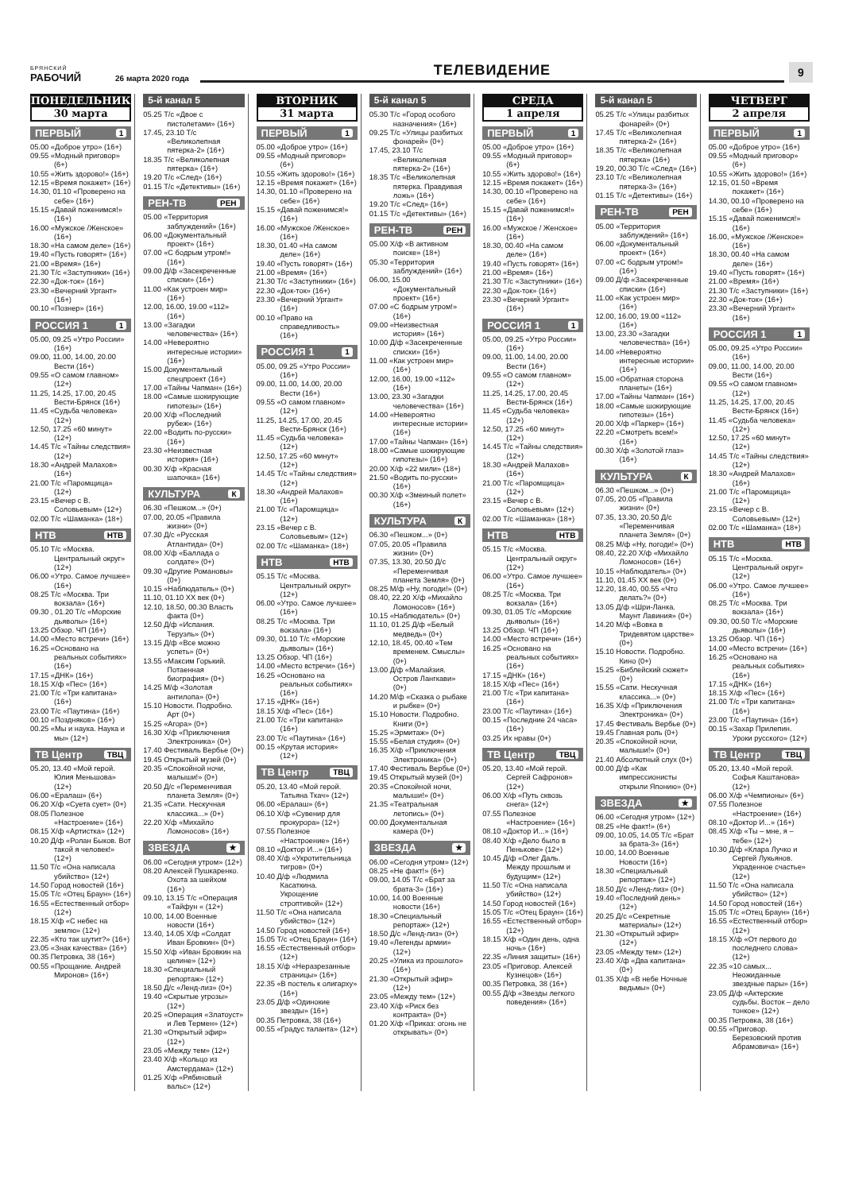БРЯНСКИЙ
РАБОЧИЙ
26 марта 2020 года
ТЕЛЕВИДЕНИЕ
9
ПОНЕДЕЛЬНИК
30 марта
ПЕРВЫЙ 1
05.00 «Доброе утро» (16+)
09.55 «Модный приговор» (6+)
10.55 «Жить здорово!» (16+)
12.15 «Время покажет» (16+)
14.30, 01.10 «Проверено на себе» (16+)
15.15 «Давай поженимся!» (16+)
16.00 «Мужское /Женское» (16+)
18.30 «На самом деле» (16+)
19.40 «Пусть говорят» (16+)
21.00 «Время» (16+)
21.30 Т/с «Заступники» (16+)
22.30 «Док-ток» (16+)
23.30 «Вечерний Ургант» (16+)
00.10 «Познер» (16+)
РОССИЯ 1 1
05.00, 09.25 «Утро России» (16+)
09.00, 11.00, 14.00, 20.00 Вести (16+)
09.55 «О самом главном» (12+)
11.25, 14.25, 17.00, 20.45 Вести-Брянск (16+)
11.45 «Судьба человека» (12+)
12.50, 17.25 «60 минут» (12+)
14.45 Т/с «Тайны следствия» (12+)
18.30 «Андрей Малахов» (16+)
21.00 Т/с «Паромщица» (12+)
23.15 «Вечер с В. Соловьевым» (12+)
02.00 Т/с «Шаманка» (18+)
НТВ НТВ
05.10 Т/с «Москва. Центральный округ» (12+)
06.00 «Утро. Самое лучшее» (16+)
08.25 Т/с «Москва. Три вокзала» (16+)
09.30 , 01.20 Т/с «Морские дьяволы» (16+)
13.25 Обзор. ЧП (16+)
14.00 «Место встречи» (16+)
16.25 «Основано на реальных событиях» (16+)
17.15 «ДНК» (16+)
18.15 Х/ф «Пес» (16+)
21.00 Т/с «Три капитана» (16+)
23.00 Т/с «Паутина» (16+)
00.10 «Поздняков» (16+)
00.25 «Мы и наука. Наука и мы» (12+)
ТВ Центр ТВЦ
05.20, 13.40 «Мой герой. Юлия Меньшова» (12+)
06.00 «Ералаш» (6+)
06.20 Х/ф «Суета сует» (0+)
08.05 Полезное «Настроение» (16+)
08.15 Х/ф «Артистка» (12+)
10.20 Д/ф «Ролан Быков. Вот такой я человек!» (12+)
11.50 Т/с «Она написала убийство» (12+)
14.50 Город новостей (16+)
15.05 Т/с «Отец Браун» (16+)
16.55 «Естественный отбор» (12+)
18.15 Х/ф «С небес на землю» (12+)
22.35 «Кто так шутит?» (16+)
23.05 «Знак качества» (16+)
00.35 Петровка, 38 (16+)
00.55 «Прощание. Андрей Миронов» (16+)
5-й канал 5
05.25 Т/с «Двое с пистолетами» (16+)
17.45, 23.10 Т/с «Великолепная пятерка-2» (16+)
18.35 Т/с «Великолепная пятерка» (16+)
19.20 Т/с «След» (16+)
01.15 Т/с «Детективы» (16+)
РЕН-ТВ РЕН
05.00 «Территория заблуждений» (16+)
06.00 «Документальный проект» (16+)
07.00 «С бодрым утром!» (16+)
09.00 Д/ф «Засекреченные списки» (16+)
11.00 «Как устроен мир» (16+)
12.00, 16.00, 19.00 «112» (16+)
13.00 «Загадки человечества» (16+)
14.00 «Невероятно интересные истории» (16+)
15.00 Документальный спецпроект (16+)
17.00 «Тайны Чапман» (16+)
18.00 «Самые шокирующие гипотезы» (16+)
20.00 Х/ф «Последний рубеж» (16+)
22.00 «Водить по-русски» (16+)
23.30 «Неизвестная история» (16+)
00.30 Х/ф «Красная шапочка» (16+)
КУЛЬТУРА К
06.30 «Пешком...» (0+)
07.00, 20.05 «Правила жизни» (0+)
07.30 Д/с «Русская Атлантида» (0+)
08.00 Х/ф «Баллада о солдате» (0+)
09.30 «Другие Романовы» (0+)
10.15 «Наблюдатель» (0+)
11.10, 01.10 XX век (0+)
12.10, 18.50, 00.30 Власть факта (0+)
12.50 Д/ф «Испания. Теруэль» (0+)
13.15 Д/ф «Все можно успеть» (0+)
13.55 «Максим Горький. Потаенная биография» (0+)
14.25 М/ф «Золотая антилопа» (0+)
15.10 Новости. Подробно. Арт (0+)
15.25 «Агора» (0+)
16.30 Х/ф «Приключения Электроника» (0+)
17.40 Фестиваль Вербье (0+)
19.45 Открытый музей (0+)
20.35 «Спокойной ночи, малыши!» (0+)
20.50 Д/с «Переменчивая планета Земля» (0+)
21.35 «Сати. Нескучная классика...» (0+)
22.20 Х/ф «Михайло Ломоносов» (16+)
ЗВЕЗДА ★
06.00 «Сегодня утром» (12+)
08.20 Алексей Пушкаренко. Охота за шейхом (16+)
09.10, 13.15 Т/с «Операция «Тайфун « (12+)
10.00, 14.00 Военные новости (16+)
13.40, 14.05 Х/ф «Солдат Иван Бровкин» (0+)
15.50 Х/ф «Иван Бровкин на целине» (12+)
18.30 «Специальный репортаж» (12+)
18.50 Д/с «Ленд-лиз» (0+)
19.40 «Скрытые угрозы» (12+)
20.25 «Операция «Златоуст» и Лев Термен» (12+)
21.30 «Открытый эфир» (12+)
23.05 «Между тем» (12+)
23.40 Х/ф «Кольцо из Амстердама» (12+)
01.25 Х/ф «Рябиновый вальс» (12+)
ВТОРНИК
31 марта
ПЕРВЫЙ 1
05.00 «Доброе утро» (16+)
09.55 «Модный приговор» (6+)
10.55 «Жить здорово!» (16+)
12.15 «Время покажет» (16+)
14.30, 01.10 «Проверено на себе» (16+)
15.15 «Давай поженимся!» (16+)
16.00 «Мужское /Женское» (16+)
18.30, 01.40 «На самом деле» (16+)
19.40 «Пусть говорят» (16+)
21.00 «Время» (16+)
21.30 Т/с «Заступники» (16+)
22.30 «Док-ток» (16+)
23.30 «Вечерний Ургант» (16+)
00.10 «Право на справедливость» (16+)
РОССИЯ 1 1
05.00, 09.25 «Утро России» (16+)
09.00, 11.00, 14.00, 20.00 Вести (16+)
09.55 «О самом главном» (12+)
11.25, 14.25, 17.00, 20.45 Вести-Брянск (16+)
11.45 «Судьба человека» (12+)
12.50, 17.25 «60 минут» (12+)
14.45 Т/с «Тайны следствия» (12+)
18.30 «Андрей Малахов» (16+)
21.00 Т/с «Паромщица» (12+)
23.15 «Вечер с В. Соловьевым» (12+)
02.00 Т/с «Шаманка» (18+)
НТВ НТВ
05.15 Т/с «Москва. Центральный округ» (12+)
06.00 «Утро. Самое лучшее» (16+)
08.25 Т/с «Москва. Три вокзала» (16+)
09.30, 01.10 Т/с «Морские дьяволы» (16+)
13.25 Обзор. ЧП (16+)
14.00 «Место встречи» (16+)
16.25 «Основано на реальных событиях» (16+)
17.15 «ДНК» (16+)
18.15 Х/ф «Пес» (16+)
21.00 Т/с «Три капитана» (16+)
23.00 Т/с «Паутина» (16+)
00.15 «Крутая история» (12+)
ТВ Центр ТВЦ
05.20, 13.40 «Мой герой. Татьяна Ткач» (12+)
06.00 «Ералаш» (6+)
06.10 Х/ф «Сувенир для прокурора» (12+)
07.55 Полезное «Настроение» (16+)
08.10 «Доктор И...» (16+)
08.40 Х/ф «Укротительница тигров» (0+)
10.40 Д/ф «Людмила Касаткина. Укрощение строптивой» (12+)
11.50 Т/с «Она написала убийство» (12+)
14.50 Город новостей (16+)
15.05 Т/с «Отец Браун» (16+)
16.55 «Естественный отбор» (12+)
18.15 Х/ф «Неразрезанные страницы» (16+)
22.35 «В постель к олигарху» (16+)
23.05 Д/ф «Одинокие звезды» (16+)
00.35 Петровка, 38 (16+)
00.55 «Градус таланта» (12+)
5-й канал 5
05.30 Т/с «Город особого назначения» (16+)
09.25 Т/с «Улицы разбитых фонарей» (0+)
17.45, 23.10 Т/с «Великолепная пятерка-2» (16+)
18.35 Т/с «Великолепная пятерка. Правдивая ложь» (16+)
19.20 Т/с «След» (16+)
01.15 Т/с «Детективы» (16+)
РЕН-ТВ РЕН
05.00 Х/ф «В активном поиске» (18+)
05.30 «Территория заблуждений» (16+)
06.00, 15.00 «Документальный проект» (16+)
07.00 «С бодрым утром!» (16+)
09.00 «Неизвестная история» (16+)
10.00 Д/ф «Засекреченные списки» (16+)
11.00 «Как устроен мир» (16+)
12.00, 16.00, 19.00 «112» (16+)
13.00, 23.30 «Загадки человечества» (16+)
14.00 «Невероятно интересные истории» (16+)
17.00 «Тайны Чапман» (16+)
18.00 «Самые шокирующие гипотезы» (16+)
20.00 Х/ф «22 мили» (18+)
21.50 «Водить по-русски» (16+)
00.30 Х/ф «Змеиный полет» (16+)
КУЛЬТУРА К
06.30 «Пешком...» (0+)
07.05, 20.05 «Правила жизни» (0+)
07.35, 13.30, 20.50 Д/с «Переменчивая планета Земля» (0+)
08.25 М/ф «Ну, погоди!» (0+)
08.40, 22.20 Х/ф «Михайло Ломоносов» (16+)
10.15 «Наблюдатель» (0+)
11.10, 01.25 Д/ф «Белый медведь» (0+)
12.10, 18.45, 00.40 «Тем временем. Смыслы» (0+)
13.00 Д/ф «Малайзия. Остров Лангкави» (0+)
14.20 М/ф «Сказка о рыбаке и рыбке» (0+)
15.10 Новости. Подробно. Книги (0+)
15.25 «Эрмитаж» (0+)
15.55 «Белая студия» (0+)
16.35 Х/ф «Приключения Электроника» (0+)
17.40 Фестиваль Вербье (0+)
19.45 Открытый музей (0+)
20.35 «Спокойной ночи, малыши!» (0+)
21.35 «Театральная летопись» (0+)
00.00 Документальная камера (0+)
ЗВЕЗДА ★
06.00 «Сегодня утром» (12+)
08.25 «Не факт!» (6+)
09.00, 14.05 Т/с «Брат за брата-3» (16+)
10.00, 14.00 Военные новости (16+)
18.30 «Специальный репортаж» (12+)
18.50 Д/с «Ленд-лиз» (0+)
19.40 «Легенды армии» (12+)
20.25 «Улика из прошлого» (16+)
21.30 «Открытый эфир» (12+)
23.05 «Между тем» (12+)
23.40 Х/ф «Риск без контракта» (0+)
01.20 Х/ф «Приказ: огонь не открывать» (0+)
СРЕДА
1 апреля
ПЕРВЫЙ 1
05.00 «Доброе утро» (16+)
09.55 «Модный приговор» (6+)
10.55 «Жить здорово!» (16+)
12.15 «Время покажет» (16+)
14.30, 00.10 «Проверено на себе» (16+)
15.15 «Давай поженимся!» (16+)
16.00 «Мужское / Женское» (16+)
18.30, 00.40 «На самом деле» (16+)
19.40 «Пусть говорят» (16+)
21.00 «Время» (16+)
21.30 Т/с «Заступники» (16+)
22.30 «Док-ток» (16+)
23.30 «Вечерний Ургант» (16+)
РОССИЯ 1 1
05.00, 09.25 «Утро России» (16+)
09.00, 11.00, 14.00, 20.00 Вести (16+)
09.55 «О самом главном» (12+)
11.25, 14.25, 17.00, 20.45 Вести-Брянск (16+)
11.45 «Судьба человека» (12+)
12.50, 17.25 «60 минут» (12+)
14.45 Т/с «Тайны следствия» (12+)
18.30 «Андрей Малахов» (16+)
21.00 Т/с «Паромщица» (12+)
23.15 «Вечер с В. Соловьевым» (12+)
02.00 Т/с «Шаманка» (18+)
НТВ НТВ
05.15 Т/с «Москва. Центральный округ» (12+)
06.00 «Утро. Самое лучшее» (16+)
08.25 Т/с «Москва. Три вокзала» (16+)
09.30, 01.05 Т/с «Морские дьяволы» (16+)
13.25 Обзор. ЧП (16+)
14.00 «Место встречи» (16+)
16.25 «Основано на реальных событиях» (16+)
17.15 «ДНК» (16+)
18.15 Х/ф «Пес» (16+)
21.00 Т/с «Три капитана» (16+)
23.00 Т/с «Паутина» (16+)
00.15 «Последние 24 часа» (16+)
03.25 Их нравы (0+)
ТВ Центр ТВЦ
05.20, 13.40 «Мой герой. Сергей Сафронов» (12+)
06.00 Х/ф «Путь сквозь снега» (12+)
07.55 Полезное «Настроение» (16+)
08.10 «Доктор И...» (16+)
08.40 Х/ф «Дело было в Пенькове» (12+)
10.45 Д/ф «Олег Даль. Между прошлым и будущим» (12+)
11.50 Т/с «Она написала убийство» (12+)
14.50 Город новостей (16+)
15.05 Т/с «Отец Браун» (16+)
16.55 «Естественный отбор» (12+)
18.15 Х/ф «Один день, одна ночь» (16+)
22.35 «Линия защиты» (16+)
23.05 «Приговор. Алексей Кузнецов» (16+)
00.35 Петровка, 38 (16+)
00.55 Д/ф «Звезды легкого поведения» (16+)
5-й канал 5
05.25 Т/с «Улицы разбитых фонарей» (0+)
17.45 Т/с «Великолепная пятерка-2» (16+)
18.35 Т/с «Великолепная пятерка» (16+)
19.20, 00.30 Т/с «След» (16+)
23.10 Т/с «Великолепная пятерка-3» (16+)
01.15 Т/с «Детективы» (16+)
РЕН-ТВ РЕН
05.00 «Территория заблуждений» (16+)
06.00 «Документальный проект» (16+)
07.00 «С бодрым утром!» (16+)
09.00 Д/ф «Засекреченные списки» (16+)
11.00 «Как устроен мир» (16+)
12.00, 16.00, 19.00 «112» (16+)
13.00, 23.30 «Загадки человечества» (16+)
14.00 «Невероятно интересные истории» (16+)
15.00 «Обратная сторона планеты» (16+)
17.00 «Тайны Чапман» (16+)
18.00 «Самые шокирующие гипотезы» (16+)
20.00 Х/ф «Паркер» (16+)
22.20 «Смотреть всем!» (16+)
00.30 Х/ф «Золотой глаз» (16+)
КУЛЬТУРА К
06.30 «Пешком...» (0+)
07.05, 20.05 «Правила жизни» (0+)
07.35, 13.30, 20.50 Д/с «Переменчивая планета Земля» (0+)
08.25 М/ф «Ну, погоди!» (0+)
08.40, 22.20 Х/ф «Михайло Ломоносов» (16+)
10.15 «Наблюдатель» (0+)
11.10, 01.45 XX век (0+)
12.20, 18.40, 00.55 «Что делать?» (0+)
13.05 Д/ф «Шри-Ланка. Маунт Лавиния» (0+)
14.20 М/ф «Вовка в Тридевятом царстве» (0+)
15.10 Новости. Подробно. Кино (0+)
15.25 «Библейский сюжет» (0+)
15.55 «Сати. Нескучная классика...» (0+)
16.35 Х/ф «Приключения Электроника» (0+)
17.45 Фестиваль Вербье (0+)
19.45 Главная роль (0+)
20.35 «Спокойной ночи, малыши!» (0+)
21.40 Абсолютный слух (0+)
00.00 Д/ф «Как импрессионисты открыли Японию» (0+)
ЗВЕЗДА ★
06.00 «Сегодня утром» (12+)
08.25 «Не факт!» (6+)
09.00, 10.05, 14.05 Т/с «Брат за брата-3» (16+)
10.00, 14.00 Военные Новости (16+)
18.30 «Специальный репортаж» (12+)
18.50 Д/с «Ленд-лиз» (0+)
19.40 «Последний день» (12+)
20.25 Д/с «Секретные материалы» (12+)
21.30 «Открытый эфир» (12+)
23.05 «Между тем» (12+)
23.40 Х/ф «Два капитана» (0+)
01.35 Х/ф «В небе Ночные ведьмы» (0+)
ЧЕТВЕРГ
2 апреля
ПЕРВЫЙ 1
05.00 «Доброе утро» (16+)
09.55 «Модный приговор» (6+)
10.55 «Жить здорово!» (16+)
12.15, 01.50 «Время покажет» (16+)
14.30, 00.10 «Проверено на себе» (16+)
15.15 «Давай поженимся!» (16+)
16.00, «Мужское /Женское» (16+)
18.30, 00.40 «На самом деле» (16+)
19.40 «Пусть говорят» (16+)
21.00 «Время» (16+)
21.30 Т/с «Заступники» (16+)
22.30 «Док-ток» (16+)
23.30 «Вечерний Ургант» (16+)
РОССИЯ 1 1
05.00, 09.25 «Утро России» (16+)
09.00, 11.00, 14.00, 20.00 Вести (16+)
09.55 «О самом главном» (12+)
11.25, 14.25, 17.00, 20.45 Вести-Брянск (16+)
11.45 «Судьба человека» (12+)
12.50, 17.25 «60 минут» (12+)
14.45 Т/с «Тайны следствия» (12+)
18.30 «Андрей Малахов» (16+)
21.00 Т/с «Паромщица» (12+)
23.15 «Вечер с В. Соловьевым» (12+)
02.00 Т/с «Шаманка» (18+)
НТВ НТВ
05.15 Т/с «Москва. Центральный округ» (12+)
06.00 «Утро. Самое лучшее» (16+)
08.25 Т/с «Москва. Три вокзала» (16+)
09.30, 00.50 Т/с «Морские дьяволы» (16+)
13.25 Обзор. ЧП (16+)
14.00 «Место встречи» (16+)
16.25 «Основано на реальных событиях» (16+)
17.15 «ДНК» (16+)
18.15 Х/ф «Пес» (16+)
21.00 Т/с «Три капитана» (16+)
23.00 Т/с «Паутина» (16+)
00.15 «Захар Прилепин. Уроки русского» (12+)
ТВ Центр ТВЦ
05.20, 13.40 «Мой герой. Софья Каштанова» (12+)
06.00 Х/ф «Чемпионы» (6+)
07.55 Полезное «Настроение» (16+)
08.10 «Доктор И...» (16+)
08.45 Х/ф «Ты – мне, я – тебе» (12+)
10.30 Д/ф «Клара Лучко и Сергей Лукьянов. Украденное счастье» (12+)
11.50 Т/с «Она написала убийство» (12+)
14.50 Город новостей (16+)
15.05 Т/с «Отец Браун» (16+)
16.55 «Естественный отбор» (12+)
18.15 Х/ф «От первого до последнего слова» (12+)
22.35 «10 самых... Неожиданные звездные пары» (16+)
23.05 Д/ф «Актерские судьбы. Восток – дело тонкое» (12+)
00.35 Петровка, 38 (16+)
00.55 «Приговор. Березовский против Абрамовича» (16+)